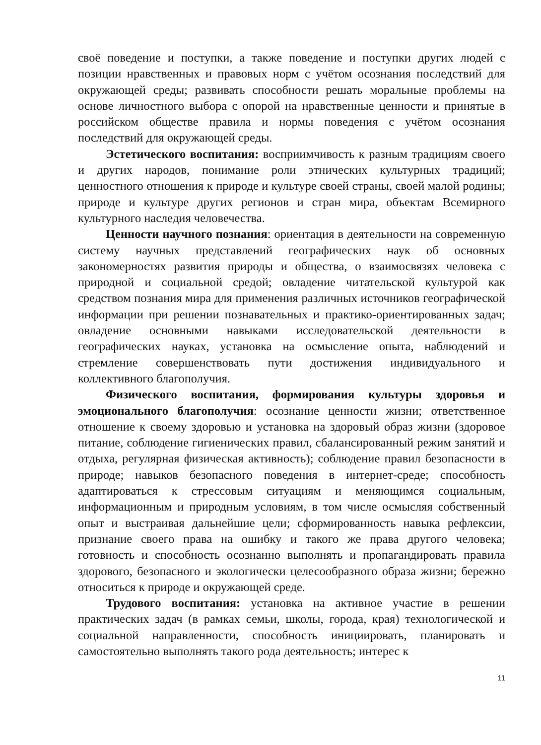своё поведение и поступки, а также поведение и поступки других людей с позиции нравственных и правовых норм с учётом осознания последствий для окружающей среды; развивать способности решать моральные проблемы на основе личностного выбора с опорой на нравственные ценности и принятые в российском обществе правила и нормы поведения с учётом осознания последствий для окружающей среды.
Эстетического воспитания: восприимчивость к разным традициям своего и других народов, понимание роли этнических культурных традиций; ценностного отношения к природе и культуре своей страны, своей малой родины; природе и культуре других регионов и стран мира, объектам Всемирного культурного наследия человечества.
Ценности научного познания: ориентация в деятельности на современную систему научных представлений географических наук об основных закономерностях развития природы и общества, о взаимосвязях человека с природной и социальной средой; овладение читательской культурой как средством познания мира для применения различных источников географической информации при решении познавательных и практико-ориентированных задач; овладение основными навыками исследовательской деятельности в географических науках, установка на осмысление опыта, наблюдений и стремление совершенствовать пути достижения индивидуального и коллективного благополучия.
Физического воспитания, формирования культуры здоровья и эмоционального благополучия: осознание ценности жизни; ответственное отношение к своему здоровью и установка на здоровый образ жизни (здоровое питание, соблюдение гигиенических правил, сбалансированный режим занятий и отдыха, регулярная физическая активность); соблюдение правил безопасности в природе; навыков безопасного поведения в интернет-среде; способность адаптироваться к стрессовым ситуациям и меняющимся социальным, информационным и природным условиям, в том числе осмысляя собственный опыт и выстраивая дальнейшие цели; сформированность навыка рефлексии, признание своего права на ошибку и такого же права другого человека; готовность и способность осознанно выполнять и пропагандировать правила здорового, безопасного и экологически целесообразного образа жизни; бережно относиться к природе и окружающей среде.
Трудового воспитания: установка на активное участие в решении практических задач (в рамках семьи, школы, города, края) технологической и социальной направленности, способность инициировать, планировать и самостоятельно выполнять такого рода деятельность; интерес к
11